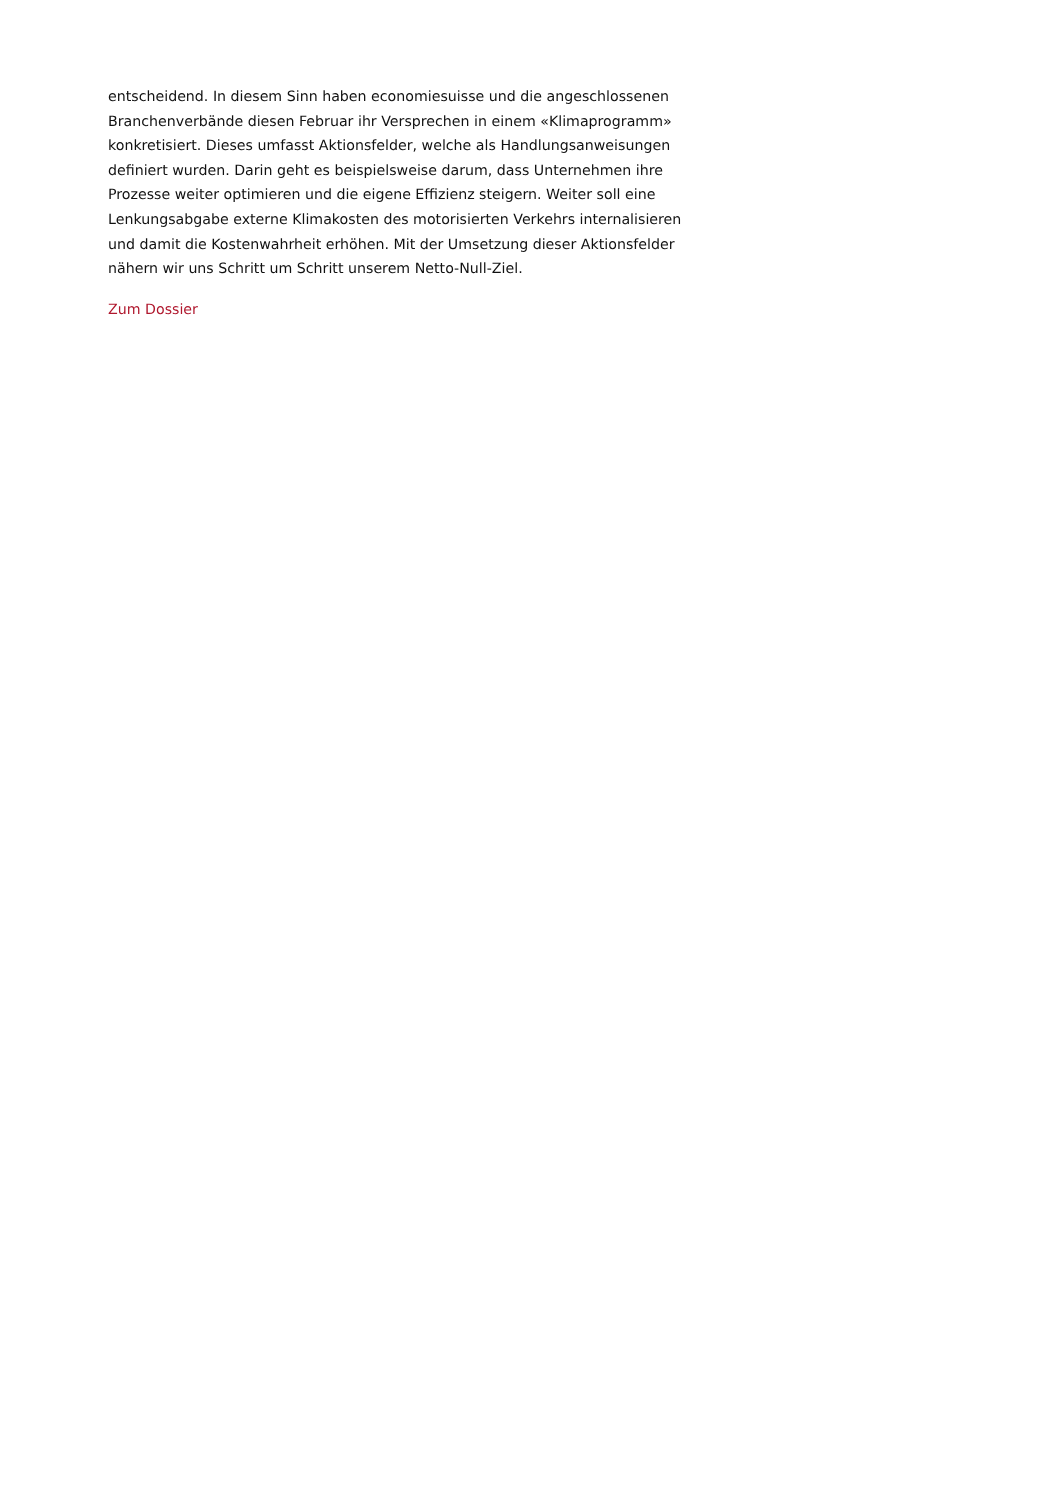entscheidend. In diesem Sinn haben economiesuisse und die angeschlossenen Branchenverbände diesen Februar ihr Versprechen in einem «Klimaprogramm» konkretisiert. Dieses umfasst Aktionsfelder, welche als Handlungsanweisungen definiert wurden. Darin geht es beispielsweise darum, dass Unternehmen ihre Prozesse weiter optimieren und die eigene Effizienz steigern. Weiter soll eine Lenkungsabgabe externe Klimakosten des motorisierten Verkehrs internalisieren und damit die Kostenwahrheit erhöhen. Mit der Umsetzung dieser Aktionsfelder nähern wir uns Schritt um Schritt unserem Netto-Null-Ziel.
Zum Dossier